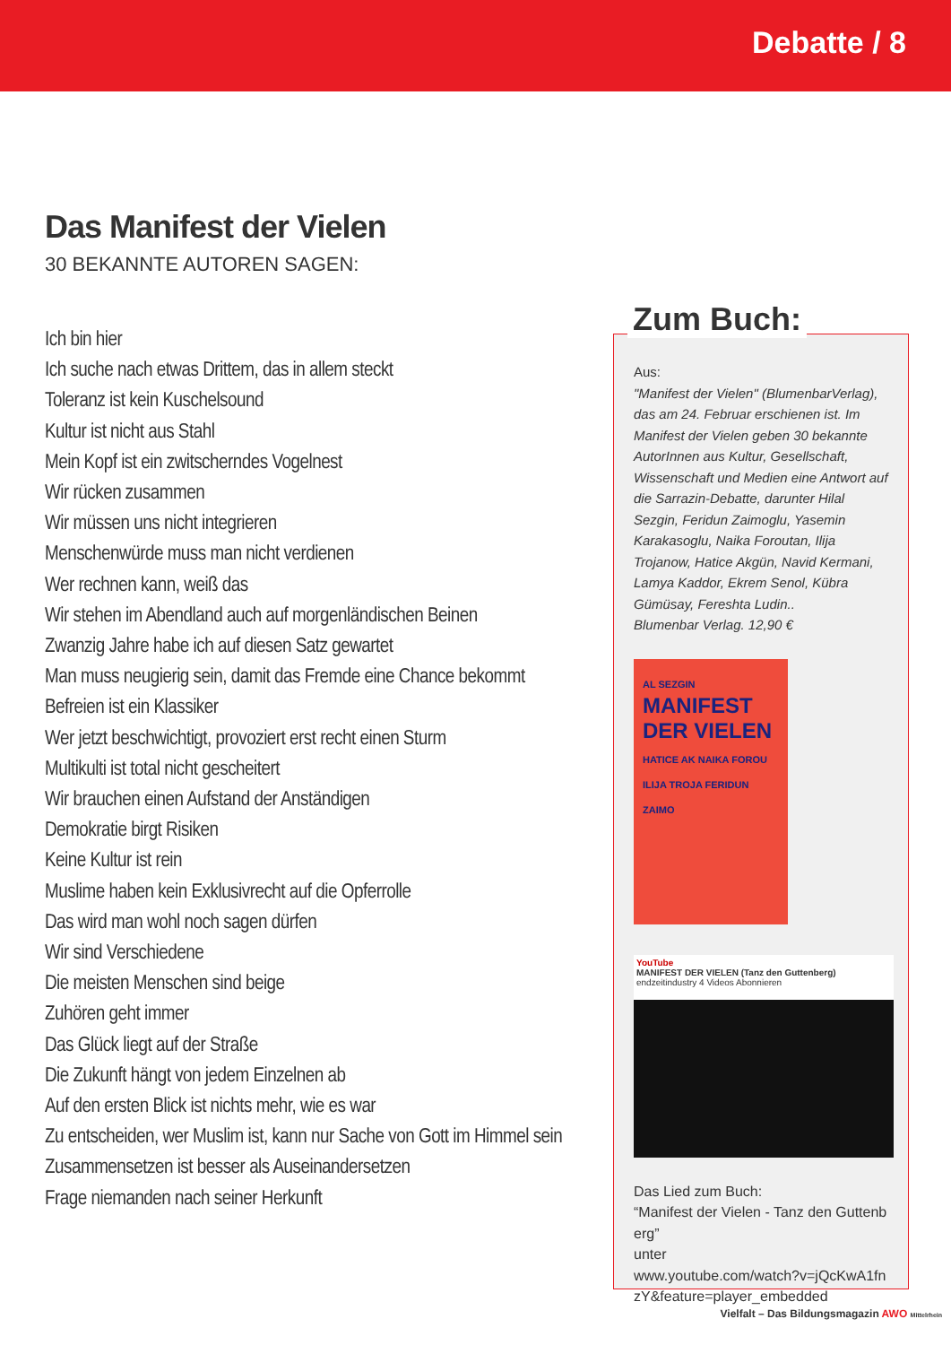Debatte / 8
Das Manifest der Vielen
30 BEKANNTE AUTOREN SAGEN:
Ich bin hier
Ich suche nach etwas Drittem, das in allem steckt
Toleranz ist kein Kuschelsound
Kultur ist nicht aus Stahl
Mein Kopf ist ein zwitscherndes Vogelnest
Wir rücken zusammen
Wir müssen uns nicht integrieren
Menschenwürde muss man nicht verdienen
Wer rechnen kann, weiß das
Wir stehen im Abendland auch auf morgenländischen Beinen
Zwanzig Jahre habe ich auf diesen Satz gewartet
Man muss neugierig sein, damit das Fremde eine Chance bekommt
Befreien ist ein Klassiker
Wer jetzt beschwichtigt, provoziert erst recht einen Sturm
Multikulti ist total nicht gescheitert
Wir brauchen einen Aufstand der Anständigen
Demokratie birgt Risiken
Keine Kultur ist rein
Muslime haben kein Exklusivrecht auf die Opferrolle
Das wird man wohl noch sagen dürfen
Wir sind Verschiedene
Die meisten Menschen sind beige
Zuhören geht immer
Das Glück liegt auf der Straße
Die Zukunft hängt von jedem Einzelnen ab
Auf den ersten Blick ist nichts mehr, wie es war
Zu entscheiden, wer Muslim ist, kann nur Sache von Gott im Himmel sein
Zusammensetzen ist besser als Auseinandersetzen
Frage niemanden nach seiner Herkunft
Aus:
"Manifest der Vielen" (BlumenbarVerlag), das am 24. Februar erschienen ist. Im Manifest der Vielen geben 30 bekannte AutorInnen aus Kultur, Gesellschaft, Wissenschaft und Medien eine Antwort auf die Sarrazin-Debatte, darunter Hilal Sezgin, Feridun Zaimoglu, Yasemin Karakasoglu, Naika Foroutan, Ilija Trojanow, Hatice Akgün, Navid Kermani, Lamya Kaddor, Ekrem Senol, Kübra Gümüsay, Fereshta Ludin..
Blumenbar Verlag. 12,90 €
AL SEZGIN
MANIFEST DER VIELEN
HATICE AK NAIKA FOROU ILIJA TROJA FERIDUN ZAIMO
YouTube
MANIFEST DER VIELEN (Tanz den Guttenberg)
endzeitindustry 4 Videos Abonnieren
Das Lied zum Buch:
“Manifest der Vielen - Tanz den Guttenberg”
unter
www.youtube.com/watch?v=jQcKwA1fnzY&feature=player_embedded
Zum Buch:
Vielfalt – Das Bildungsmagazin AWO Mittelrhein